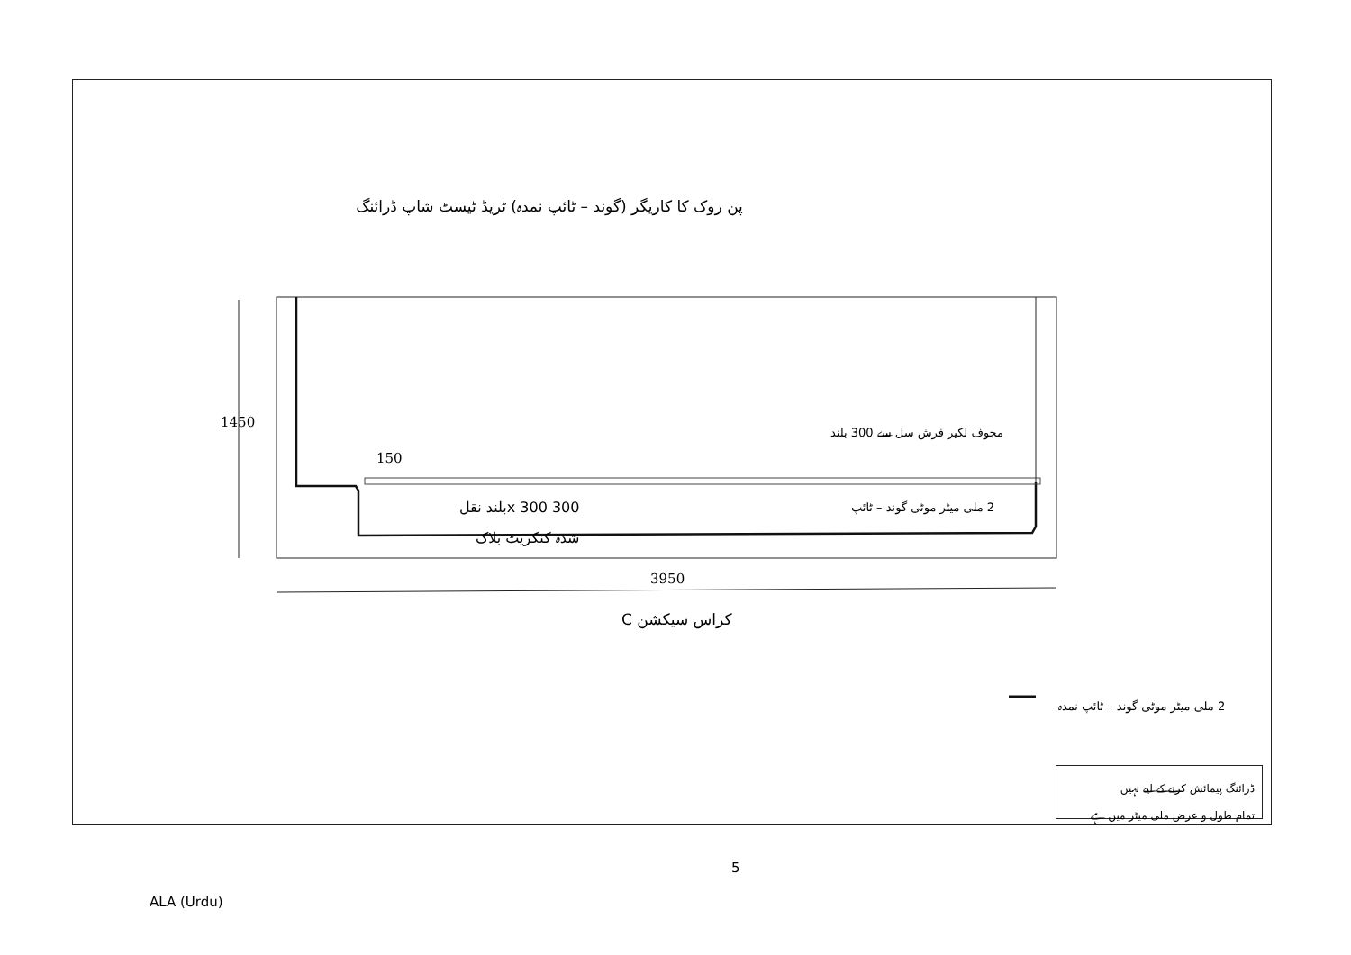پن روک کا کاریگر (گوند – ٹائپ نمدہ) ٹریڈ ٹیسٹ شاپ ڈرائنگ
1450
150
مجوف لکیر فرش سل سے 300 بلند
2 ملی میٹر موٹی گوند – ٹائپ
300 x 300بلند نقل
شدہ کنکریٹ بلاک
3950
کراس سیکشن C
2 ملی میٹر موٹی گوند – ٹائپ نمدہ
ڈرائنگ پیمائش کرنے کے لیے نہیں
تمام طول و عرض ملی میٹر میں ہے
5
ALA (Urdu)